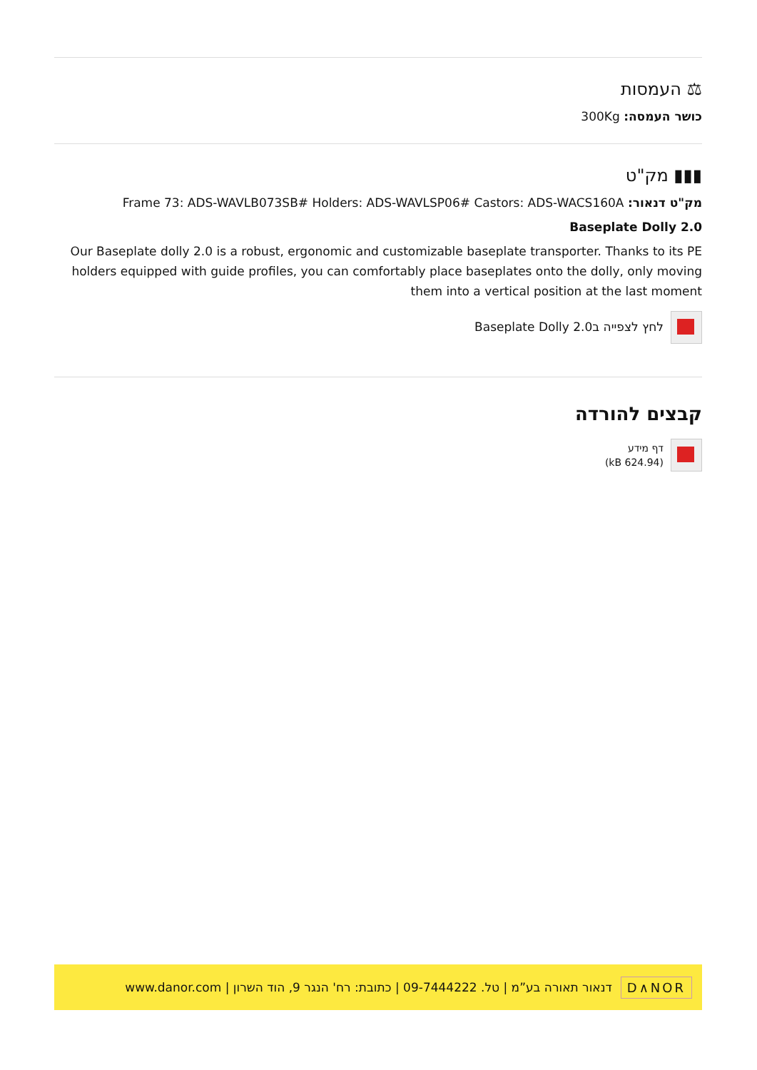⚖ העמסות
כושר העמסה: 300Kg
▮▮▮ מק"ט
מק"ט דנאור: Frame 73: ADS-WAVLB073SB# Holders: ADS-WAVLSP06# Castors: ADS-WACS160A
Baseplate Dolly 2.0
Our Baseplate dolly 2.0 is a robust, ergonomic and customizable baseplate transporter. Thanks to its PE holders equipped with guide profiles, you can comfortably place baseplates onto the dolly, only moving them into a vertical position at the last moment
לחץ לצפייה בBaseplate Dolly 2.0
קבצים להורדה
דף מידע
(624.94 kB)
D∧NOR דנאור תאורה בע”מ | טל. 09-7444222 | כתובת: רח' הנגר 9, הוד השרון | www.danor.com